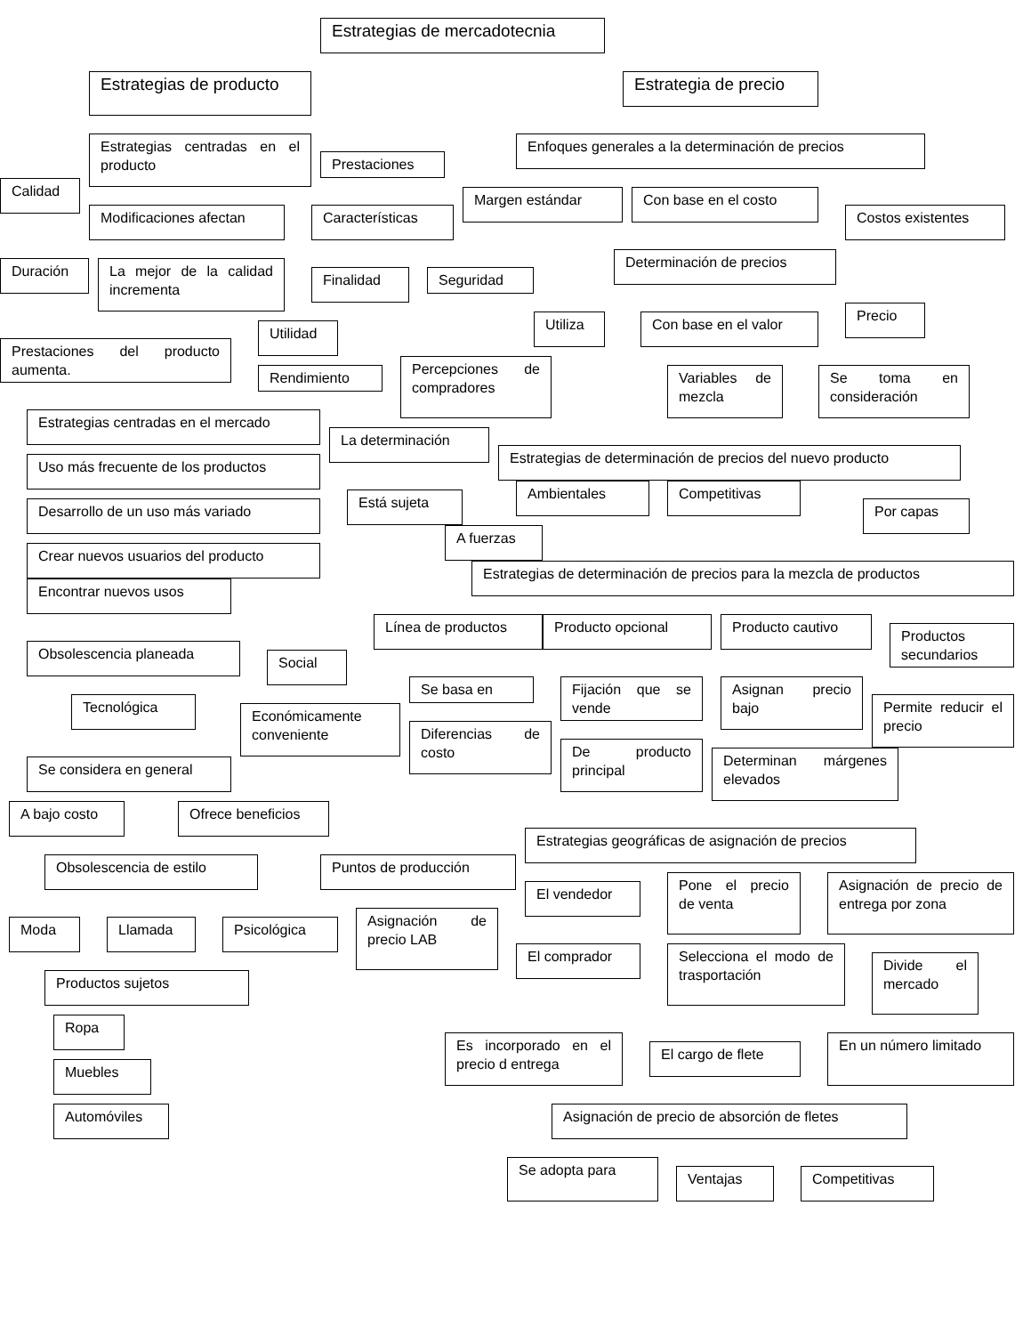Estrategias de mercadotecnia
Estrategias de producto
Estrategias centradas en el producto
Calidad
Prestaciones
Modificaciones afectan
Características
Duración
La mejor de la calidad incrementa
Finalidad
Seguridad
Prestaciones del producto aumenta.
Utilidad
Rendimiento
Estrategias centradas en el mercado
Uso más frecuente de los productos
Desarrollo de un uso más variado
Crear nuevos usuarios del producto
Encontrar nuevos usos
Obsolescencia planeada
Social
Tecnológica
Económicamente conveniente
Se considera en general
A bajo costo
Ofrece beneficios
Obsolescencia de estilo
Moda
Llamada
Psicológica
Productos sujetos
Ropa
Muebles
Automóviles
Estrategia de precio
Enfoques generales a la determinación de precios
Margen estándar
Con base en el costo
Costos existentes
Determinación de precios
Utiliza
Con base en el valor
Precio
Percepciones de compradores
Variables de mezcla
Se toma en consideración
La determinación
Estrategias de determinación de precios del nuevo producto
Está sujeta
Ambientales
Competitivas
A fuerzas
Por capas
Estrategias de determinación de precios para la mezcla de productos
Línea de productos
Producto opcional
Producto cautivo
Productos secundarios
Se basa en
Fijación que se vende
Asignan precio bajo
Permite reducir el precio
Diferencias de costo
De producto principal
Determinan márgenes elevados
Estrategias geográficas de asignación de precios
Puntos de producción
El vendedor
Pone el precio de venta
Asignación de precio de entrega por zona
Asignación de precio LAB
El comprador
Selecciona el modo de trasportación
Divide el mercado
Es incorporado en el precio d entrega
El cargo de flete
En un número limitado
Asignación de precio de absorción de fletes
Se adopta para
Ventajas
Competitivas